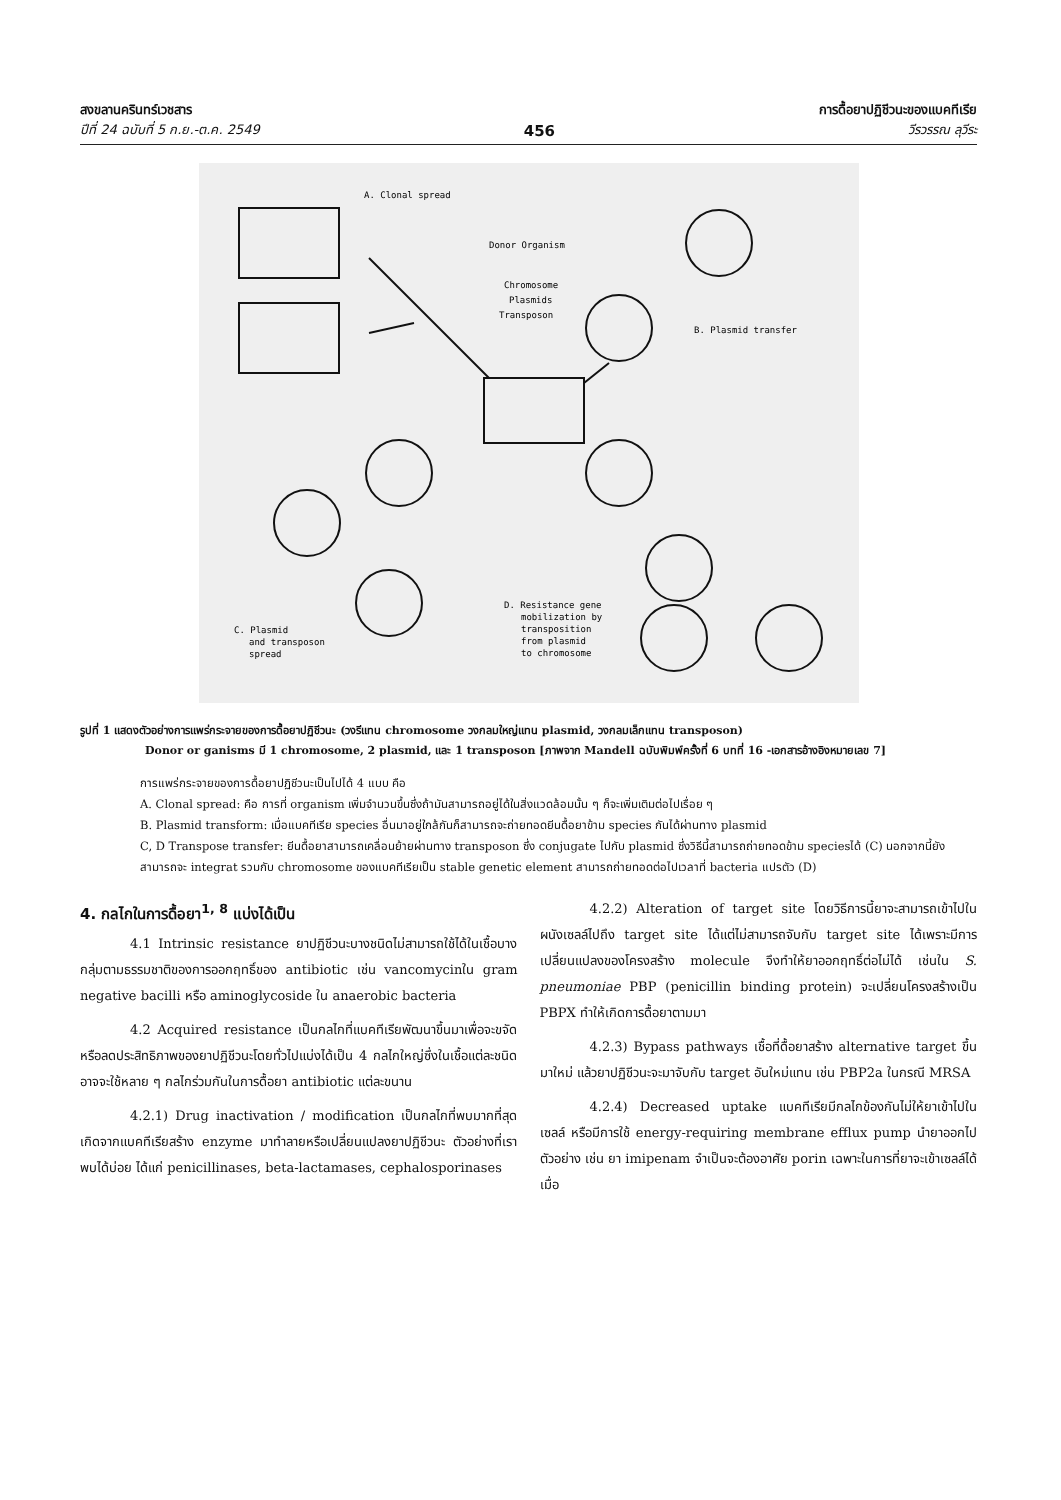สงขลานครินทร์เวชสาร
ปีที่ 24 ฉบับที่ 5 ก.ย.-ต.ค. 2549
456
การดื้อยาปฏิชีวนะของแบคทีเรีย
วีรวรรณ ลุวีระ
A. Clonal spread
Donor Organism
Chromosome
Plasmids
Transposon
B. Plasmid transfer
C. Plasmid
and transposon
spread
D. Resistance gene
mobilization by
transposition
from plasmid
to chromosome
รูปที่ 1 แสดงตัวอย่างการแพร่กระจายของการดื้อยาปฏิชีวนะ (วงรีแทน chromosome วงกลมใหญ่แทน plasmid, วงกลมเล็กแทน transposon)
Donor or ganisms มี 1 chromosome, 2 plasmid, และ 1 transposon [ภาพจาก Mandell ฉบับพิมพ์ครั้งที่ 6 บทที่ 16 -เอกสารอ้างอิงหมายเลข 7]
การแพร่กระจายของการดื้อยาปฏิชีวนะเป็นไปได้ 4 แบบ คือ
A. Clonal spread: คือ การที่ organism เพิ่มจำนวนขึ้นซึ่งถ้ามันสามารถอยู่ได้ในสิ่งแวดล้อมนั้น ๆ ก็จะเพิ่มเติมต่อไปเรื่อย ๆ
B. Plasmid transform: เมื่อแบคทีเรีย species อื่นมาอยู่ใกล้กันก็สามารถจะถ่ายทอดยีนดื้อยาข้าม species กันได้ผ่านทาง plasmid
C, D Transpose transfer: ยีนดื้อยาสามารถเคลื่อนย้ายผ่านทาง transposon ซึ่ง conjugate ไปกับ plasmid ซึ่งวิธีนี้สามารถถ่ายทอดข้าม speciesได้ (C) นอกจากนี้ยังสามารถจะ integrat รวมกับ chromosome ของแบคทีเรียเป็น stable genetic element สามารถถ่ายทอดต่อไปเวลาที่ bacteria แปรตัว (D)
4. กลไกในการดื้อยา<sup>1, 8</sup> แบ่งได้เป็น
4.1 Intrinsic resistance ยาปฏิชีวนะบางชนิดไม่สามารถใช้ได้ในเชื้อบางกลุ่มตามธรรมชาติของการออกฤทธิ์ของ antibiotic เช่น vancomycinใน gram negative bacilli หรือ aminoglycoside ใน anaerobic bacteria
4.2 Acquired resistance เป็นกลไกที่แบคทีเรียพัฒนาขึ้นมาเพื่อจะขจัดหรือลดประสิทธิภาพของยาปฏิชีวนะโดยทั่วไปแบ่งได้เป็น 4 กลไกใหญ่ซึ่งในเชื้อแต่ละชนิดอาจจะใช้หลาย ๆ กลไกร่วมกันในการดื้อยา antibiotic แต่ละขนาน
4.2.1) Drug inactivation / modification เป็นกลไกที่พบมากที่สุด เกิดจากแบคทีเรียสร้าง enzyme มาทำลายหรือเปลี่ยนแปลงยาปฏิชีวนะ ตัวอย่างที่เราพบได้บ่อย ได้แก่ penicillinases, beta-lactamases, cephalosporinases
4.2.2) Alteration of target site โดยวิธีการนี้ยาจะสามารถเข้าไปในผนังเซลล์ไปถึง target site ได้แต่ไม่สามารถจับกับ target site ได้เพราะมีการเปลี่ยนแปลงของโครงสร้าง molecule จึงทำให้ยาออกฤทธิ์ต่อไม่ได้ เช่นใน S. pneumoniae PBP (penicillin binding protein) จะเปลี่ยนโครงสร้างเป็น PBPX ทำให้เกิดการดื้อยาตามมา
4.2.3) Bypass pathways เชื้อที่ดื้อยาสร้าง alternative target ขึ้นมาใหม่ แล้วยาปฏิชีวนะจะมาจับกับ target อันใหม่แทน เช่น PBP2a ในกรณี MRSA
4.2.4) Decreased uptake แบคทีเรียมีกลไกข้องกันไม่ให้ยาเข้าไปในเซลล์ หรือมีการใช้ energy-requiring membrane efflux pump นำยาออกไป ตัวอย่าง เช่น ยา imipenam จำเป็นจะต้องอาศัย porin เฉพาะในการที่ยาจะเข้าเซลล์ได้ เมื่อ